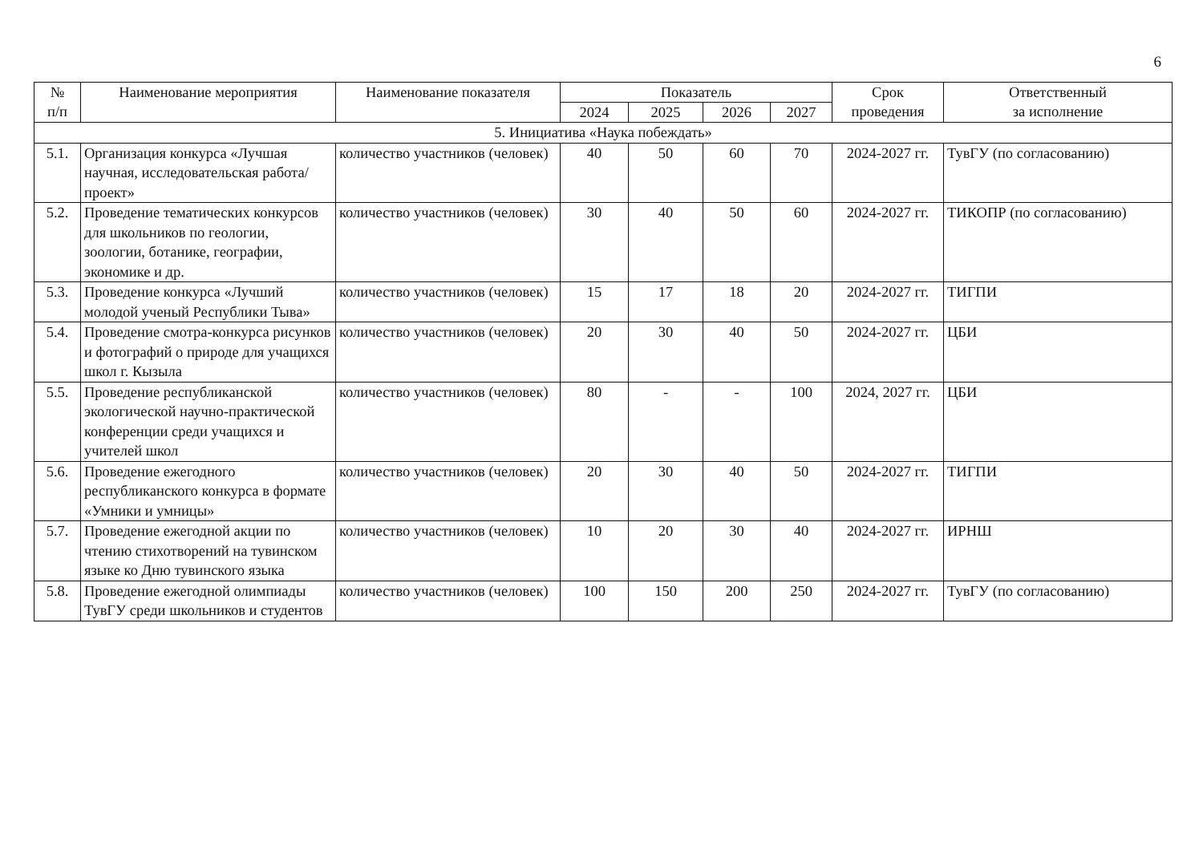6
| № п/п | Наименование мероприятия | Наименование показателя | Показатель | | | | Срок проведения | Ответственный за исполнение |
| --- | --- | --- | --- | --- | --- | --- | --- | --- |
| | | | 2024 | 2025 | 2026 | 2027 | | |
| 5. Инициатива «Наука побеждать» | | | | | | | | |
| 5.1. | Организация конкурса «Лучшая научная, исследовательская работа/проект» | количество участников (человек) | 40 | 50 | 60 | 70 | 2024-2027 гг. | ТувГУ (по согласованию) |
| 5.2. | Проведение тематических конкурсов для школьников по геологии, зоологии, ботанике, географии, экономике и др. | количество участников (человек) | 30 | 40 | 50 | 60 | 2024-2027 гг. | ТИКОПР (по согласованию) |
| 5.3. | Проведение конкурса «Лучший молодой ученый Республики Тыва» | количество участников (человек) | 15 | 17 | 18 | 20 | 2024-2027 гг. | ТИГПИ |
| 5.4. | Проведение смотра-конкурса рисунков и фотографий о природе для учащихся школ г. Кызыла | количество участников (человек) | 20 | 30 | 40 | 50 | 2024-2027 гг. | ЦБИ |
| 5.5. | Проведение республиканской экологической научно-практической конференции среди учащихся и учителей школ | количество участников (человек) | 80 | - | - | 100 | 2024, 2027 гг. | ЦБИ |
| 5.6. | Проведение ежегодного республиканского конкурса в формате «Умники и умницы» | количество участников (человек) | 20 | 30 | 40 | 50 | 2024-2027 гг. | ТИГПИ |
| 5.7. | Проведение ежегодной акции по чтению стихотворений на тувинском языке ко Дню тувинского языка | количество участников (человек) | 10 | 20 | 30 | 40 | 2024-2027 гг. | ИРНШ |
| 5.8. | Проведение ежегодной олимпиады ТувГУ среди школьников и студентов | количество участников (человек) | 100 | 150 | 200 | 250 | 2024-2027 гг. | ТувГУ (по согласованию) |